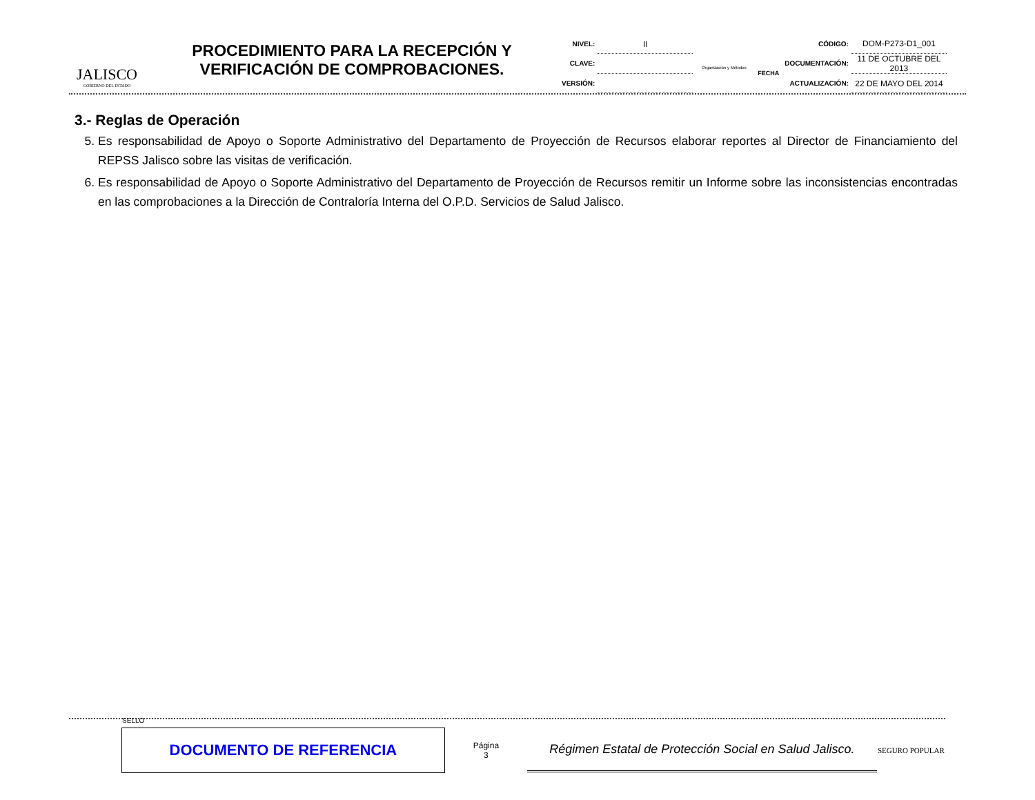JALISCO
GOBIERNO DEL ESTADO
PROCEDIMIENTO PARA LA RECEPCIÓN Y VERIFICACIÓN DE COMPROBACIONES.
| NIVEL: | II |
| CLAVE: | |
| VERSIÓN: | |
Organización y Métodos
| | CÓDIGO: | DOM-P273-D1_001 |
| FECHA | DOCUMENTACIÓN: | 11 DE OCTUBRE DEL 2013 |
| | ACTUALIZACIÓN: | 22 DE MAYO DEL 2014 |
3.- Reglas de Operación
5. Es responsabilidad de Apoyo o Soporte Administrativo del Departamento de Proyección de Recursos elaborar reportes al Director de Financiamiento del REPSS Jalisco sobre las visitas de verificación.
6. Es responsabilidad de Apoyo o Soporte Administrativo del Departamento de Proyección de Recursos remitir un Informe sobre las inconsistencias encontradas en las comprobaciones a la Dirección de Contraloría Interna del O.P.D. Servicios de Salud Jalisco.
SELLO
DOCUMENTO DE REFERENCIA
Página
3
Régimen Estatal de Protección Social en Salud Jalisco.
SEGURO POPULAR